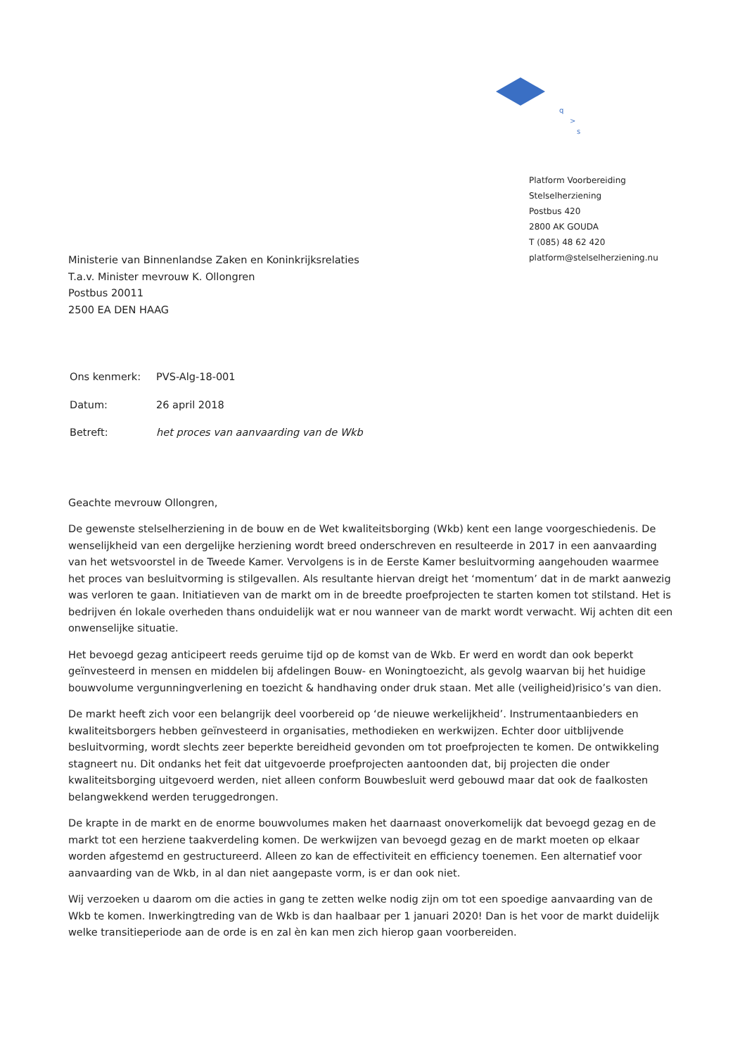q
>
s
Platform Voorbereiding
Stelselherziening
Postbus 420
2800 AK GOUDA
T (085) 48 62 420
platform@stelselherziening.nu
Ministerie van Binnenlandse Zaken en Koninkrijksrelaties
T.a.v. Minister mevrouw K. Ollongren
Postbus 20011
2500 EA DEN HAAG
| Ons kenmerk: | PVS-Alg-18-001 |
| Datum: | 26 april 2018 |
| Betreft: | het proces van aanvaarding van de Wkb |
Geachte mevrouw Ollongren,
De gewenste stelselherziening in de bouw en de Wet kwaliteitsborging (Wkb) kent een lange voorgeschiedenis. De wenselijkheid van een dergelijke herziening wordt breed onderschreven en resulteerde in 2017 in een aanvaarding van het wetsvoorstel in de Tweede Kamer. Vervolgens is in de Eerste Kamer besluitvorming aangehouden waarmee het proces van besluitvorming is stilgevallen. Als resultante hiervan dreigt het ‘momentum’ dat in de markt aanwezig was verloren te gaan. Initiatieven van de markt om in de breedte proefprojecten te starten komen tot stilstand. Het is bedrijven én lokale overheden thans onduidelijk wat er nou wanneer van de markt wordt verwacht. Wij achten dit een onwenselijke situatie.
Het bevoegd gezag anticipeert reeds geruime tijd op de komst van de Wkb. Er werd en wordt dan ook beperkt geïnvesteerd in mensen en middelen bij afdelingen Bouw- en Woningtoezicht, als gevolg waarvan bij het huidige bouwvolume vergunningverlening en toezicht & handhaving onder druk staan. Met alle (veiligheid)risico’s van dien.
De markt heeft zich voor een belangrijk deel voorbereid op ‘de nieuwe werkelijkheid’. Instrumentaanbieders en kwaliteitsborgers hebben geïnvesteerd in organisaties, methodieken en werkwijzen. Echter door uitblijvende besluitvorming, wordt slechts zeer beperkte bereidheid gevonden om tot proefprojecten te komen. De ontwikkeling stagneert nu. Dit ondanks het feit dat uitgevoerde proefprojecten aantoonden dat, bij projecten die onder kwaliteitsborging uitgevoerd werden, niet alleen conform Bouwbesluit werd gebouwd maar dat ook de faalkosten belangwekkend werden teruggedrongen.
De krapte in de markt en de enorme bouwvolumes maken het daarnaast onoverkomelijk dat bevoegd gezag en de markt tot een herziene taakverdeling komen. De werkwijzen van bevoegd gezag en de markt moeten op elkaar worden afgestemd en gestructureerd. Alleen zo kan de effectiviteit en efficiency toenemen. Een alternatief voor aanvaarding van de Wkb, in al dan niet aangepaste vorm, is er dan ook niet.
Wij verzoeken u daarom om die acties in gang te zetten welke nodig zijn om tot een spoedige aanvaarding van de Wkb te komen. Inwerkingtreding van de Wkb is dan haalbaar per 1 januari 2020! Dan is het voor de markt duidelijk welke transitieperiode aan de orde is en zal èn kan men zich hierop gaan voorbereiden.